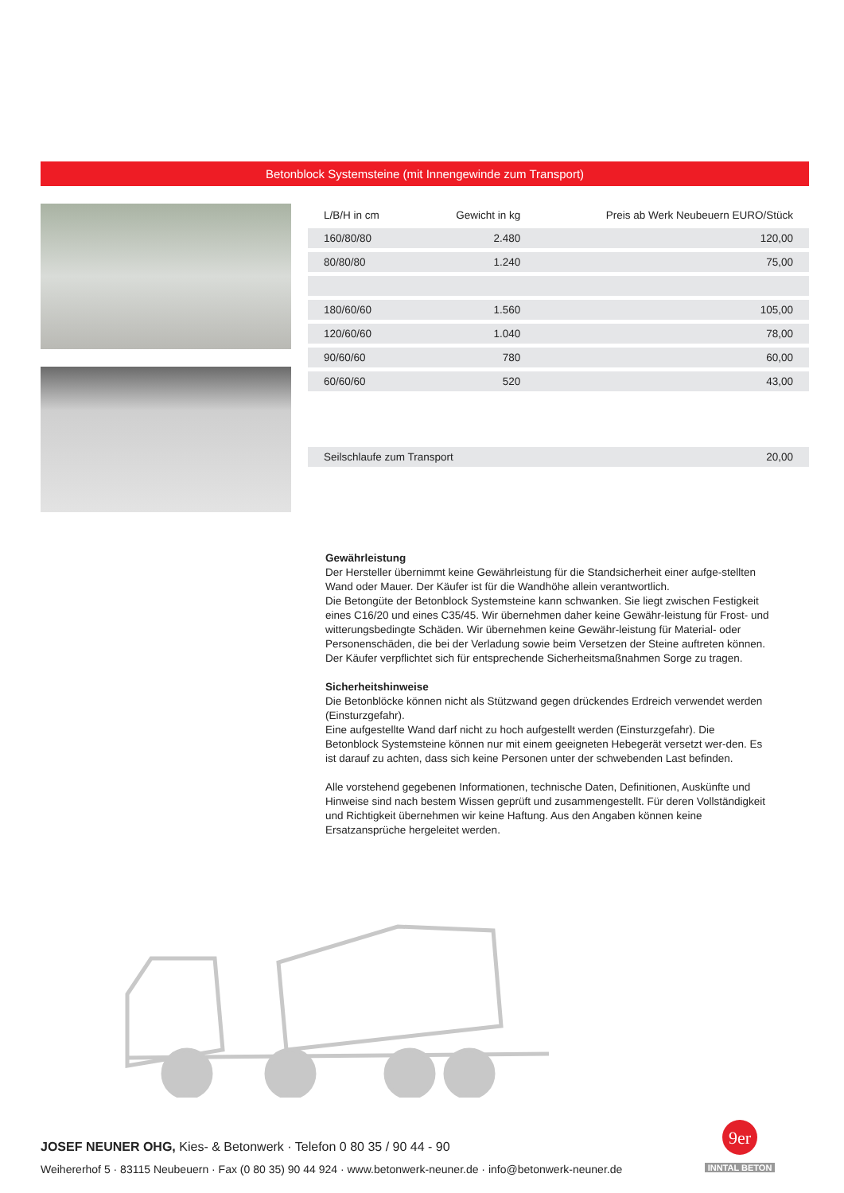Betonblock Systemsteine (mit Innengewinde zum Transport)
| L/B/H in cm | Gewicht in kg | Preis ab Werk Neubeuern EURO/Stück |
| --- | --- | --- |
| 160/80/80 | 2.480 | 120,00 |
| 80/80/80 | 1.240 | 75,00 |
| 180/60/60 | 1.560 | 105,00 |
| 120/60/60 | 1.040 | 78,00 |
| 90/60/60 | 780 | 60,00 |
| 60/60/60 | 520 | 43,00 |
| Seilschlaufe zum Transport | | 20,00 |
Gewährleistung
Der Hersteller übernimmt keine Gewährleistung für die Standsicherheit einer aufge-stellten Wand oder Mauer. Der Käufer ist für die Wandhöhe allein verantwortlich.
Die Betongüte der Betonblock Systemsteine kann schwanken. Sie liegt zwischen Festigkeit eines C16/20 und eines C35/45. Wir übernehmen daher keine Gewähr-leistung für Frost- und witterungsbedingte Schäden. Wir übernehmen keine Gewähr-leistung für Material- oder Personenschäden, die bei der Verladung sowie beim Versetzen der Steine auftreten können. Der Käufer verpflichtet sich für entsprechende Sicherheitsmaßnahmen Sorge zu tragen.
Sicherheitshinweise
Die Betonblöcke können nicht als Stützwand gegen drückendes Erdreich verwendet werden (Einsturzgefahr).
Eine aufgestellte Wand darf nicht zu hoch aufgestellt werden (Einsturzgefahr). Die Betonblock Systemsteine können nur mit einem geeigneten Hebegerät versetzt wer-den. Es ist darauf zu achten, dass sich keine Personen unter der schwebenden Last befinden.
Alle vorstehend gegebenen Informationen, technische Daten, Definitionen, Auskünfte und Hinweise sind nach bestem Wissen geprüft und zusammengestellt. Für deren Vollständigkeit und Richtigkeit übernehmen wir keine Haftung. Aus den Angaben können keine Ersatzansprüche hergeleitet werden.
9er
INNTAL BETON
JOSEF NEUNER OHG, Kies- & Betonwerk · Telefon 0 80 35 / 90 44 - 90
Weihererhof 5 · 83115 Neubeuern · Fax (0 80 35) 90 44 924 · www.betonwerk-neuner.de · info@betonwerk-neuner.de